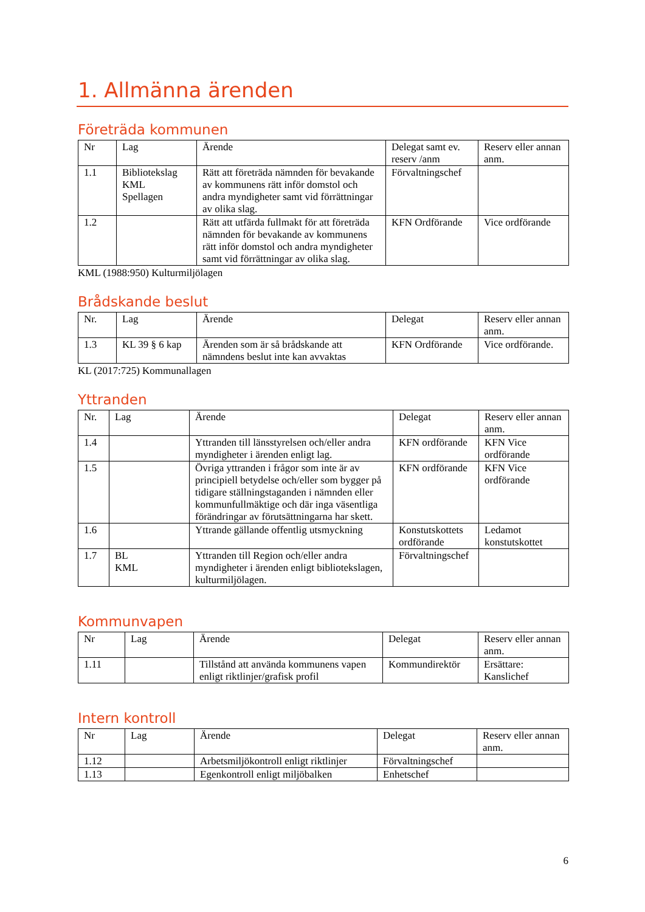1. Allmänna ärenden
Företräda kommunen
| Nr | Lag | Ärende | Delegat samt ev. reserv /anm | Reserv eller annan anm. |
| --- | --- | --- | --- | --- |
| 1.1 | Bibliotekslag KML Spellagen | Rätt att företräda nämnden för bevakande av kommunens rätt inför domstol och andra myndigheter samt vid förrättningar av olika slag. | Förvaltningschef | |
| 1.2 | | Rätt att utfärda fullmakt för att företräda nämnden för bevakande av kommunens rätt inför domstol och andra myndigheter samt vid förrättningar av olika slag. | KFN Ordförande | Vice ordförande |
KML (1988:950) Kulturmiljölagen
Brådskande beslut
| Nr. | Lag | Ärende | Delegat | Reserv eller annan anm. |
| --- | --- | --- | --- | --- |
| 1.3 | KL 39 § 6 kap | Ärenden som är så brådskande att nämndens beslut inte kan avvaktas | KFN Ordförande | Vice ordförande. |
KL (2017:725) Kommunallagen
Yttranden
| Nr. | Lag | Ärende | Delegat | Reserv eller annan anm. |
| --- | --- | --- | --- | --- |
| 1.4 | | Yttranden till länsstyrelsen och/eller andra myndigheter i ärenden enligt lag. | KFN ordförande | KFN Vice ordförande |
| 1.5 | | Övriga yttranden i frågor som inte är av principiell betydelse och/eller som bygger på tidigare ställningstaganden i nämnden eller kommunfullmäktige och där inga väsentliga förändringar av förutsättningarna har skett. | KFN ordförande | KFN Vice ordförande |
| 1.6 | | Yttrande gällande offentlig utsmyckning | Konstutskottets ordförande | Ledamot konstutskottet |
| 1.7 | BL KML | Yttranden till Region och/eller andra myndigheter i ärenden enligt bibliotekslagen, kulturmiljölagen. | Förvaltningschef | |
Kommunvapen
| Nr | Lag | Ärende | Delegat | Reserv eller annan anm. |
| --- | --- | --- | --- | --- |
| 1.11 | | Tillstånd att använda kommunens vapen enligt riktlinjer/grafisk profil | Kommundirektör | Ersättare: Kanslichef |
Intern kontroll
| Nr | Lag | Ärende | Delegat | Reserv eller annan anm. |
| --- | --- | --- | --- | --- |
| 1.12 | | Arbetsmiljökontroll enligt riktlinjer | Förvaltningschef | |
| 1.13 | | Egenkontroll enligt miljöbalken | Enhetschef | |
6